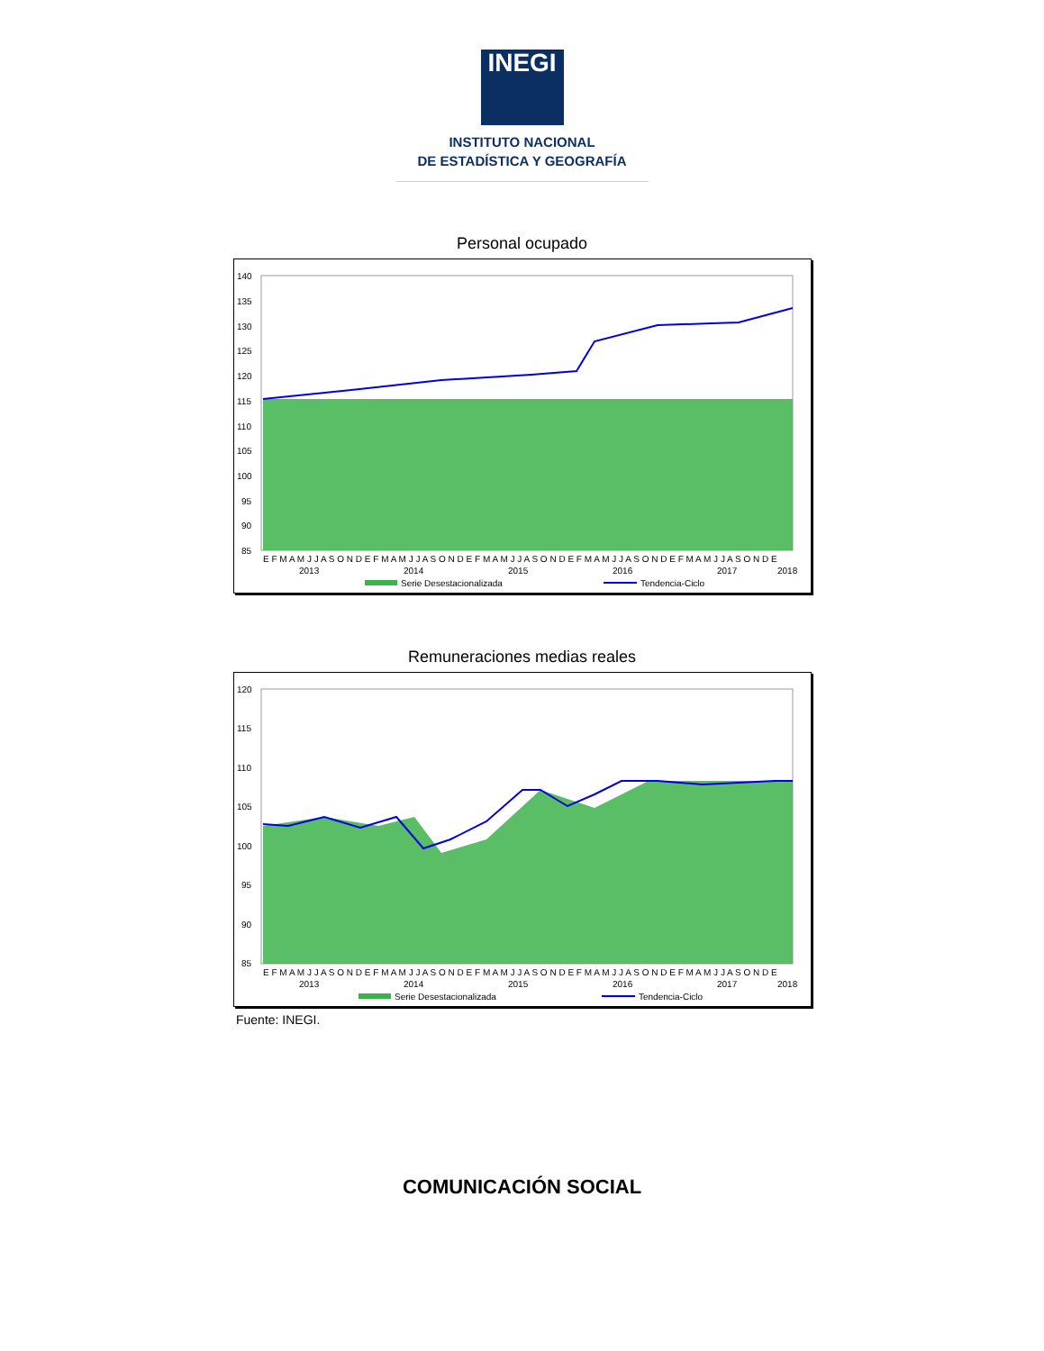INEGI
INSTITUTO NACIONAL
DE ESTADÍSTICA Y GEOGRAFÍA
Personal ocupado
140
135
130
125
120
115
110
105
100
95
90
85
E F M A M J J A S O N D E F M A M J J A S O N D E F M A M J J A S O N D E F M A M J J A S O N D E F M A M J J A S O N D E
2013
2014
2015
2016
2017
2018
Serie Desestacionalizada
Tendencia-Ciclo
Remuneraciones medias reales
120
115
110
105
100
95
90
85
E F M A M J J A S O N D E F M A M J J A S O N D E F M A M J J A S O N D E F M A M J J A S O N D E F M A M J J A S O N D E
2013
2014
2015
2016
2017
2018
Serie Desestacionalizada
Tendencia-Ciclo
Fuente: INEGI.
COMUNICACIÓN SOCIAL